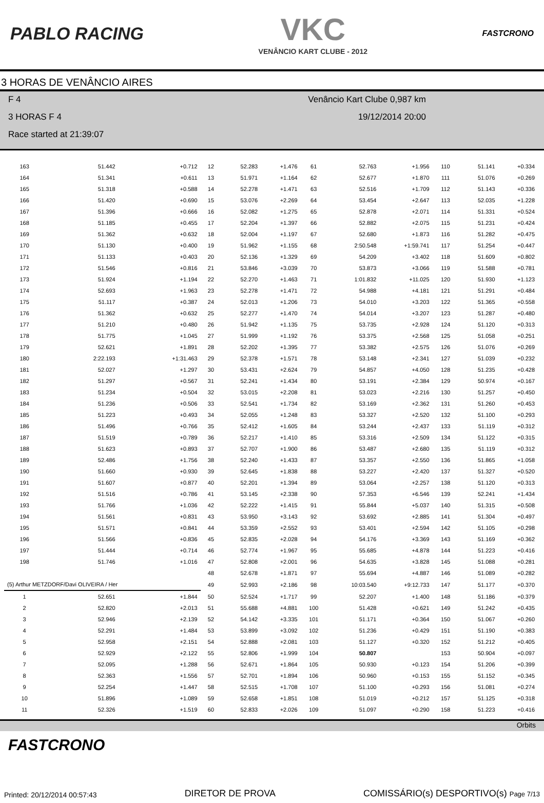PABLO RACING
VKC
VENÂNCIO KART CLUBE - 2012
FASTCRONO
3 HORAS DE VENÂNCIO AIRES
F 4 Venâncio Kart Clube 0,987 km
3 HORAS F 4 19/12/2014 20:00
Race started at 21:39:07
| 163 | 51.442 | +0.712 | 12 | 52.283 | +1.476 | 61 | 52.763 | +1.956 | 110 | 51.141 | +0.334 |
| 164 | 51.341 | +0.611 | 13 | 51.971 | +1.164 | 62 | 52.677 | +1.870 | 111 | 51.076 | +0.269 |
| 165 | 51.318 | +0.588 | 14 | 52.278 | +1.471 | 63 | 52.516 | +1.709 | 112 | 51.143 | +0.336 |
| 166 | 51.420 | +0.690 | 15 | 53.076 | +2.269 | 64 | 53.454 | +2.647 | 113 | 52.035 | +1.228 |
| 167 | 51.396 | +0.666 | 16 | 52.082 | +1.275 | 65 | 52.878 | +2.071 | 114 | 51.331 | +0.524 |
| 168 | 51.185 | +0.455 | 17 | 52.204 | +1.397 | 66 | 52.882 | +2.075 | 115 | 51.231 | +0.424 |
| 169 | 51.362 | +0.632 | 18 | 52.004 | +1.197 | 67 | 52.680 | +1.873 | 116 | 51.282 | +0.475 |
| 170 | 51.130 | +0.400 | 19 | 51.962 | +1.155 | 68 | 2:50.548 | +1:59.741 | 117 | 51.254 | +0.447 |
| 171 | 51.133 | +0.403 | 20 | 52.136 | +1.329 | 69 | 54.209 | +3.402 | 118 | 51.609 | +0.802 |
| 172 | 51.546 | +0.816 | 21 | 53.846 | +3.039 | 70 | 53.873 | +3.066 | 119 | 51.588 | +0.781 |
| 173 | 51.924 | +1.194 | 22 | 52.270 | +1.463 | 71 | 1:01.832 | +11.025 | 120 | 51.930 | +1.123 |
| 174 | 52.693 | +1.963 | 23 | 52.278 | +1.471 | 72 | 54.988 | +4.181 | 121 | 51.291 | +0.484 |
| 175 | 51.117 | +0.387 | 24 | 52.013 | +1.206 | 73 | 54.010 | +3.203 | 122 | 51.365 | +0.558 |
| 176 | 51.362 | +0.632 | 25 | 52.277 | +1.470 | 74 | 54.014 | +3.207 | 123 | 51.287 | +0.480 |
| 177 | 51.210 | +0.480 | 26 | 51.942 | +1.135 | 75 | 53.735 | +2.928 | 124 | 51.120 | +0.313 |
| 178 | 51.775 | +1.045 | 27 | 51.999 | +1.192 | 76 | 53.375 | +2.568 | 125 | 51.058 | +0.251 |
| 179 | 52.621 | +1.891 | 28 | 52.202 | +1.395 | 77 | 53.382 | +2.575 | 126 | 51.076 | +0.269 |
| 180 | 2:22.193 | +1:31.463 | 29 | 52.378 | +1.571 | 78 | 53.148 | +2.341 | 127 | 51.039 | +0.232 |
| 181 | 52.027 | +1.297 | 30 | 53.431 | +2.624 | 79 | 54.857 | +4.050 | 128 | 51.235 | +0.428 |
| 182 | 51.297 | +0.567 | 31 | 52.241 | +1.434 | 80 | 53.191 | +2.384 | 129 | 50.974 | +0.167 |
| 183 | 51.234 | +0.504 | 32 | 53.015 | +2.208 | 81 | 53.023 | +2.216 | 130 | 51.257 | +0.450 |
| 184 | 51.236 | +0.506 | 33 | 52.541 | +1.734 | 82 | 53.169 | +2.362 | 131 | 51.260 | +0.453 |
| 185 | 51.223 | +0.493 | 34 | 52.055 | +1.248 | 83 | 53.327 | +2.520 | 132 | 51.100 | +0.293 |
| 186 | 51.496 | +0.766 | 35 | 52.412 | +1.605 | 84 | 53.244 | +2.437 | 133 | 51.119 | +0.312 |
| 187 | 51.519 | +0.789 | 36 | 52.217 | +1.410 | 85 | 53.316 | +2.509 | 134 | 51.122 | +0.315 |
| 188 | 51.623 | +0.893 | 37 | 52.707 | +1.900 | 86 | 53.487 | +2.680 | 135 | 51.119 | +0.312 |
| 189 | 52.486 | +1.756 | 38 | 52.240 | +1.433 | 87 | 53.357 | +2.550 | 136 | 51.865 | +1.058 |
| 190 | 51.660 | +0.930 | 39 | 52.645 | +1.838 | 88 | 53.227 | +2.420 | 137 | 51.327 | +0.520 |
| 191 | 51.607 | +0.877 | 40 | 52.201 | +1.394 | 89 | 53.064 | +2.257 | 138 | 51.120 | +0.313 |
| 192 | 51.516 | +0.786 | 41 | 53.145 | +2.338 | 90 | 57.353 | +6.546 | 139 | 52.241 | +1.434 |
| 193 | 51.766 | +1.036 | 42 | 52.222 | +1.415 | 91 | 55.844 | +5.037 | 140 | 51.315 | +0.508 |
| 194 | 51.561 | +0.831 | 43 | 53.950 | +3.143 | 92 | 53.692 | +2.885 | 141 | 51.304 | +0.497 |
| 195 | 51.571 | +0.841 | 44 | 53.359 | +2.552 | 93 | 53.401 | +2.594 | 142 | 51.105 | +0.298 |
| 196 | 51.566 | +0.836 | 45 | 52.835 | +2.028 | 94 | 54.176 | +3.369 | 143 | 51.169 | +0.362 |
| 197 | 51.444 | +0.714 | 46 | 52.774 | +1.967 | 95 | 55.685 | +4.878 | 144 | 51.223 | +0.416 |
| 198 | 51.746 | +1.016 | 47 | 52.808 | +2.001 | 96 | 54.635 | +3.828 | 145 | 51.088 | +0.281 |
| | | | 48 | 52.678 | +1.871 | 97 | 55.694 | +4.887 | 146 | 51.089 | +0.282 |
| (5) Arthur METZDORF/Davi OLIVEIRA / Her | | | 49 | 52.993 | +2.186 | 98 | 10:03.540 | +9:12.733 | 147 | 51.177 | +0.370 |
| 1 | 52.651 | +1.844 | 50 | 52.524 | +1.717 | 99 | 52.207 | +1.400 | 148 | 51.186 | +0.379 |
| 2 | 52.820 | +2.013 | 51 | 55.688 | +4.881 | 100 | 51.428 | +0.621 | 149 | 51.242 | +0.435 |
| 3 | 52.946 | +2.139 | 52 | 54.142 | +3.335 | 101 | 51.171 | +0.364 | 150 | 51.067 | +0.260 |
| 4 | 52.291 | +1.484 | 53 | 53.899 | +3.092 | 102 | 51.236 | +0.429 | 151 | 51.190 | +0.383 |
| 5 | 52.958 | +2.151 | 54 | 52.888 | +2.081 | 103 | 51.127 | +0.320 | 152 | 51.212 | +0.405 |
| 6 | 52.929 | +2.122 | 55 | 52.806 | +1.999 | 104 | 50.807 | | 153 | 50.904 | +0.097 |
| 7 | 52.095 | +1.288 | 56 | 52.671 | +1.864 | 105 | 50.930 | +0.123 | 154 | 51.206 | +0.399 |
| 8 | 52.363 | +1.556 | 57 | 52.701 | +1.894 | 106 | 50.960 | +0.153 | 155 | 51.152 | +0.345 |
| 9 | 52.254 | +1.447 | 58 | 52.515 | +1.708 | 107 | 51.100 | +0.293 | 156 | 51.081 | +0.274 |
| 10 | 51.896 | +1.089 | 59 | 52.658 | +1.851 | 108 | 51.019 | +0.212 | 157 | 51.125 | +0.318 |
| 11 | 52.326 | +1.519 | 60 | 52.833 | +2.026 | 109 | 51.097 | +0.290 | 158 | 51.223 | +0.416 |
Orbits
FASTCRONO
Printed: 20/12/2014 00:57:43 DIRETOR DE PROVA COMISSÁRIO(s) DESPORTIVO(s) Page 7/13